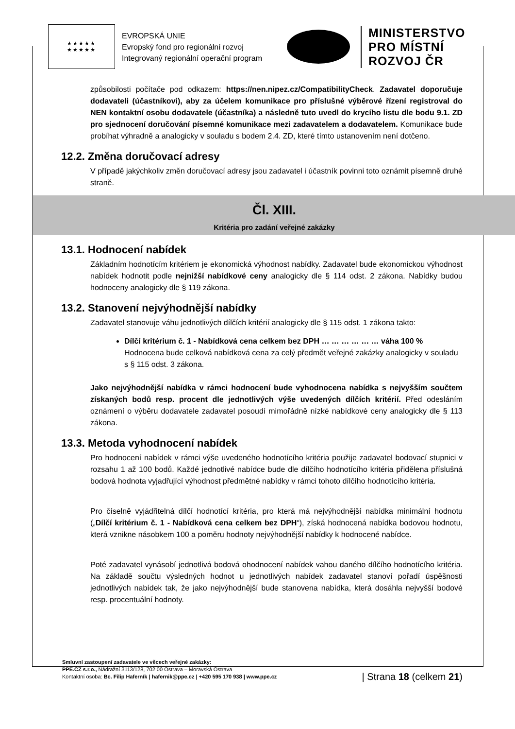★★★★★
★★★★★
EVROPSKÁ UNIE
Evropský fond pro regionální rozvoj
Integrovaný regionální operační program
MINISTERSTVO
PRO MÍSTNÍ
ROZVOJ ČR
způsobilosti počítače pod odkazem: https://nen.nipez.cz/CompatibilityCheck. Zadavatel doporučuje dodavateli (účastníkovi), aby za účelem komunikace pro příslušné výběrové řízení registroval do NEN kontaktní osobu dodavatele (účastníka) a následně tuto uvedl do krycího listu dle bodu 9.1. ZD pro sjednocení doručování písemné komunikace mezi zadavatelem a dodavatelem. Komunikace bude probíhat výhradně a analogicky v souladu s bodem 2.4. ZD, které tímto ustanovením není dotčeno.
12.2. Změna doručovací adresy
V případě jakýchkoliv změn doručovací adresy jsou zadavatel i účastník povinni toto oznámit písemně druhé straně.
Čl. XIII.
Kritéria pro zadání veřejné zakázky
13.1. Hodnocení nabídek
Základním hodnotícím kritériem je ekonomická výhodnost nabídky. Zadavatel bude ekonomickou výhodnost nabídek hodnotit podle nejnižší nabídkové ceny analogicky dle § 114 odst. 2 zákona. Nabídky budou hodnoceny analogicky dle § 119 zákona.
13.2. Stanovení nejvýhodnější nabídky
Zadavatel stanovuje váhu jednotlivých dílčích kritérií analogicky dle § 115 odst. 1 zákona takto:
Dílčí kritérium č. 1 - Nabídková cena celkem bez DPH … … … … … … váha 100 %
Hodnocena bude celková nabídková cena za celý předmět veřejné zakázky analogicky v souladu s § 115 odst. 3 zákona.
Jako nejvýhodnější nabídka v rámci hodnocení bude vyhodnocena nabídka s nejvyšším součtem získaných bodů resp. procent dle jednotlivých výše uvedených dílčích kritérií. Před odesláním oznámení o výběru dodavatele zadavatel posoudí mimořádně nízké nabídkové ceny analogicky dle § 113 zákona.
13.3. Metoda vyhodnocení nabídek
Pro hodnocení nabídek v rámci výše uvedeného hodnotícího kritéria použije zadavatel bodovací stupnici v rozsahu 1 až 100 bodů. Každé jednotlivé nabídce bude dle dílčího hodnotícího kritéria přidělena příslušná bodová hodnota vyjadřující výhodnost předmětné nabídky v rámci tohoto dílčího hodnotícího kritéria.
Pro číselně vyjádřitelná dílčí hodnotící kritéria, pro která má nejvýhodnější nabídka minimální hodnotu („Dílčí kritérium č. 1 - Nabídková cena celkem bez DPH“), získá hodnocená nabídka bodovou hodnotu, která vznikne násobkem 100 a poměru hodnoty nejvýhodnější nabídky k hodnocené nabídce.
Poté zadavatel vynásobí jednotlivá bodová ohodnocení nabídek vahou daného dílčího hodnotícího kritéria. Na základě součtu výsledných hodnot u jednotlivých nabídek zadavatel stanoví pořadí úspěšnosti jednotlivých nabídek tak, že jako nejvýhodnější bude stanovena nabídka, která dosáhla nejvyšší bodové resp. procentuální hodnoty.
Smluvní zastoupení zadavatele ve věcech veřejné zakázky:
PPE.CZ s.r.o., Nádražní 3113/128, 702 00 Ostrava – Moravská Ostrava
Kontaktní osoba: Bc. Filip Haferník | hafernik@ppe.cz | +420 595 170 938 | www.ppe.cz
| Strana 18 (celkem 21)